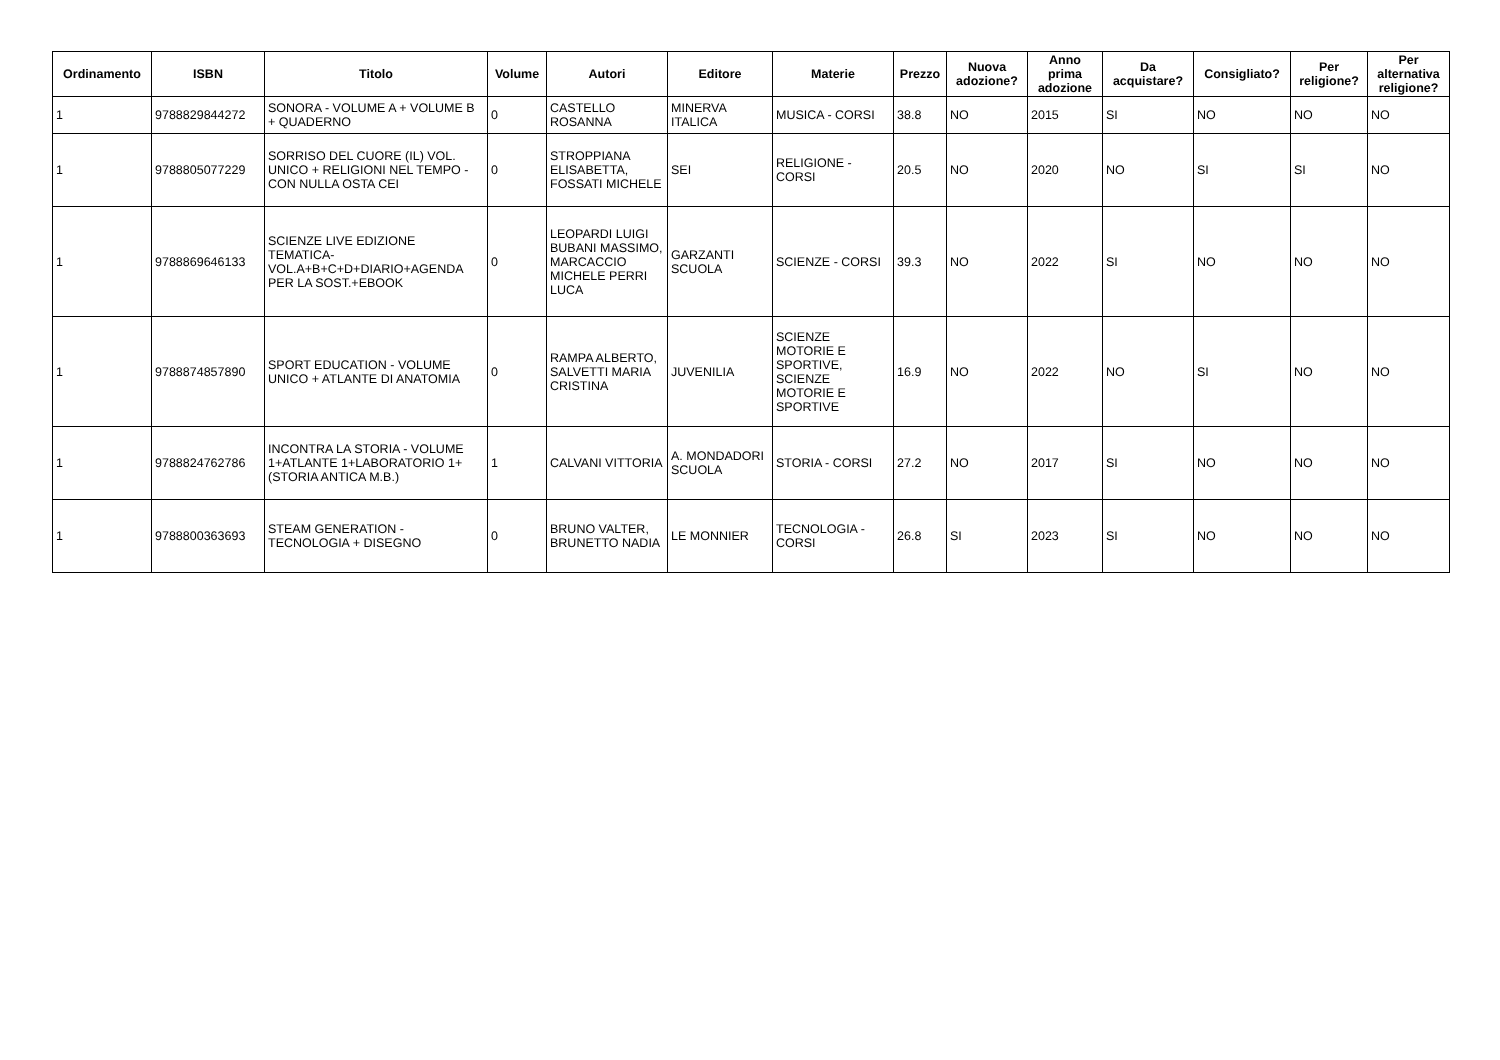| Ordinamento | ISBN | Titolo | Volume | Autori | Editore | Materie | Prezzo | Nuova adozione? | Anno prima adozione | Da acquistare? | Consigliato? | Per religione? | Per alternativa religione? |
| --- | --- | --- | --- | --- | --- | --- | --- | --- | --- | --- | --- | --- | --- |
| 1 | 9788829844272 | SONORA - VOLUME A + VOLUME B + QUADERNO | 0 | CASTELLO ROSANNA | MINERVA ITALICA | MUSICA - CORSI | 38.8 | NO | 2015 | SI | NO | NO | NO |
| 1 | 9788805077229 | SORRISO DEL CUORE (IL) VOL. UNICO + RELIGIONI NEL TEMPO - CON NULLA OSTA CEI | 0 | STROPPIANA ELISABETTA, FOSSATI MICHELE | SEI | RELIGIONE - CORSI | 20.5 | NO | 2020 | NO | SI | SI | NO |
| 1 | 9788869646133 | SCIENZE LIVE EDIZIONE TEMATICA- VOL.A+B+C+D+DIARIO+AGENDA PER LA SOST.+EBOOK | 0 | LEOPARDI LUIGI BUBANI MASSIMO, MARCACCIO MICHELE PERRI LUCA | GARZANTI SCUOLA | SCIENZE - CORSI | 39.3 | NO | 2022 | SI | NO | NO | NO |
| 1 | 9788874857890 | SPORT EDUCATION - VOLUME UNICO + ATLANTE DI ANATOMIA | 0 | RAMPA ALBERTO, SALVETTI MARIA CRISTINA | JUVENILIA | SCIENZE MOTORIE E SPORTIVE, SCIENZE MOTORIE E SPORTIVE | 16.9 | NO | 2022 | NO | SI | NO | NO |
| 1 | 9788824762786 | INCONTRA LA STORIA - VOLUME 1+ATLANTE 1+LABORATORIO 1+(STORIA ANTICA M.B.) | 1 | CALVANI VITTORIA | A. MONDADORI SCUOLA | STORIA - CORSI | 27.2 | NO | 2017 | SI | NO | NO | NO |
| 1 | 9788800363693 | STEAM GENERATION - TECNOLOGIA + DISEGNO | 0 | BRUNO VALTER, BRUNETTO NADIA | LE MONNIER | TECNOLOGIA - CORSI | 26.8 | SI | 2023 | SI | NO | NO | NO |